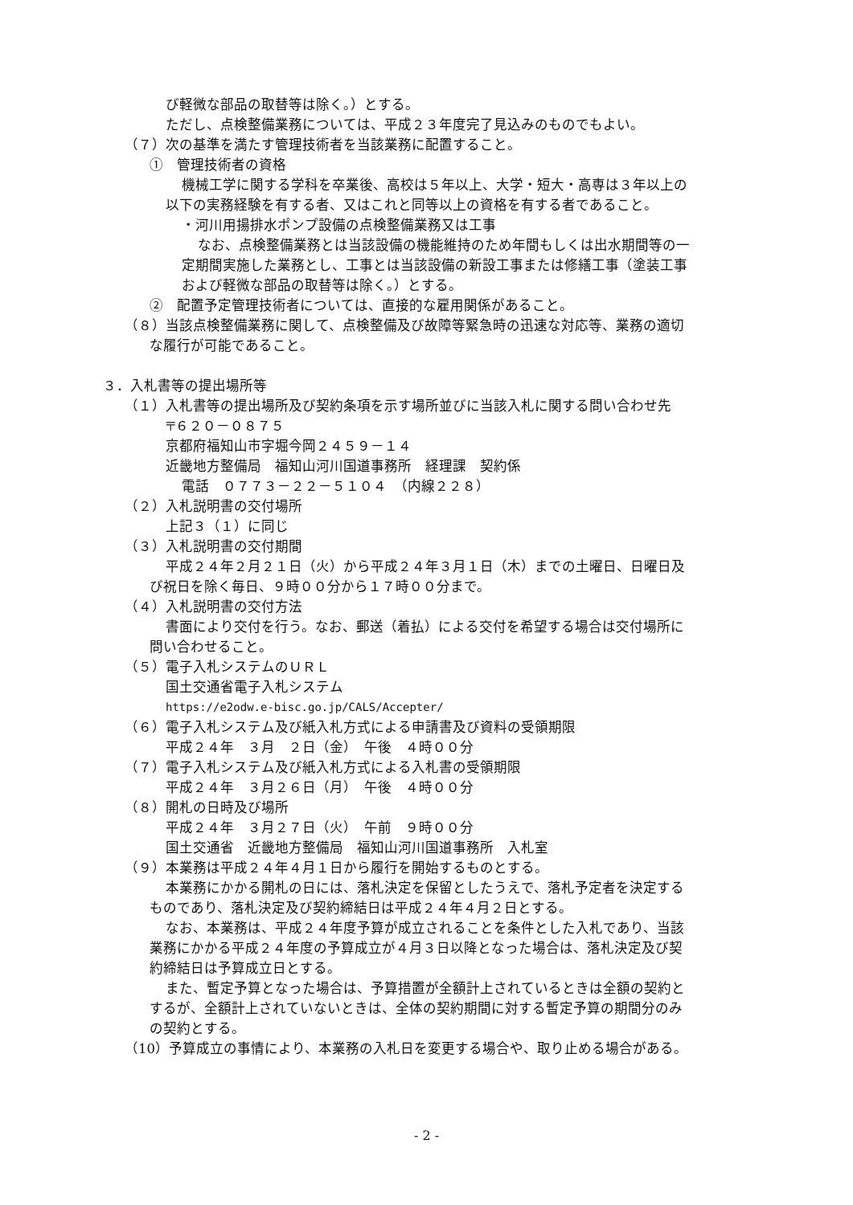び軽微な部品の取替等は除く。）とする。
ただし、点検整備業務については、平成２３年度完了見込みのものでもよい。
（７）次の基準を満たす管理技術者を当該業務に配置すること。
①　管理技術者の資格
機械工学に関する学科を卒業後、高校は５年以上、大学・短大・高専は３年以上の
以下の実務経験を有する者、又はこれと同等以上の資格を有する者であること。
・河川用揚排水ポンプ設備の点検整備業務又は工事
なお、点検整備業務とは当該設備の機能維持のため年間もしくは出水期間等の一
定期間実施した業務とし、工事とは当該設備の新設工事または修繕工事（塗装工事
および軽微な部品の取替等は除く。）とする。
②　配置予定管理技術者については、直接的な雇用関係があること。
（８）当該点検整備業務に関して、点検整備及び故障等緊急時の迅速な対応等、業務の適切
な履行が可能であること。
３．入札書等の提出場所等
（１）入札書等の提出場所及び契約条項を示す場所並びに当該入札に関する問い合わせ先
〒６２０－０８７５
京都府福知山市字堀今岡２４５９－１４
近畿地方整備局　福知山河川国道事務所　経理課　契約係
電話　０７７３－２２－５１０４　（内線２２８）
（２）入札説明書の交付場所
上記３（１）に同じ
（３）入札説明書の交付期間
平成２４年２月２１日（火）から平成２４年３月１日（木）までの土曜日、日曜日及
び祝日を除く毎日、９時００分から１７時００分まで。
（４）入札説明書の交付方法
書面により交付を行う。なお、郵送（着払）による交付を希望する場合は交付場所に
問い合わせること。
（５）電子入札システムのＵＲＬ
国土交通省電子入札システム
https://e2odw.e-bisc.go.jp/CALS/Accepter/
（６）電子入札システム及び紙入札方式による申請書及び資料の受領期限
平成２４年　３月　２日（金）　午後　４時００分
（７）電子入札システム及び紙入札方式による入札書の受領期限
平成２４年　３月２６日（月）　午後　４時００分
（８）開札の日時及び場所
平成２４年　３月２７日（火）　午前　９時００分
国土交通省　近畿地方整備局　福知山河川国道事務所　入札室
（９）本業務は平成２４年４月１日から履行を開始するものとする。
本業務にかかる開札の日には、落札決定を保留としたうえで、落札予定者を決定する
ものであり、落札決定及び契約締結日は平成２４年４月２日とする。
なお、本業務は、平成２４年度予算が成立されることを条件とした入札であり、当該
業務にかかる平成２４年度の予算成立が４月３日以降となった場合は、落札決定及び契
約締結日は予算成立日とする。
また、暫定予算となった場合は、予算措置が全額計上されているときは全額の契約と
するが、全額計上されていないときは、全体の契約期間に対する暫定予算の期間分のみ
の契約とする。
（10）予算成立の事情により、本業務の入札日を変更する場合や、取り止める場合がある。
- 2 -